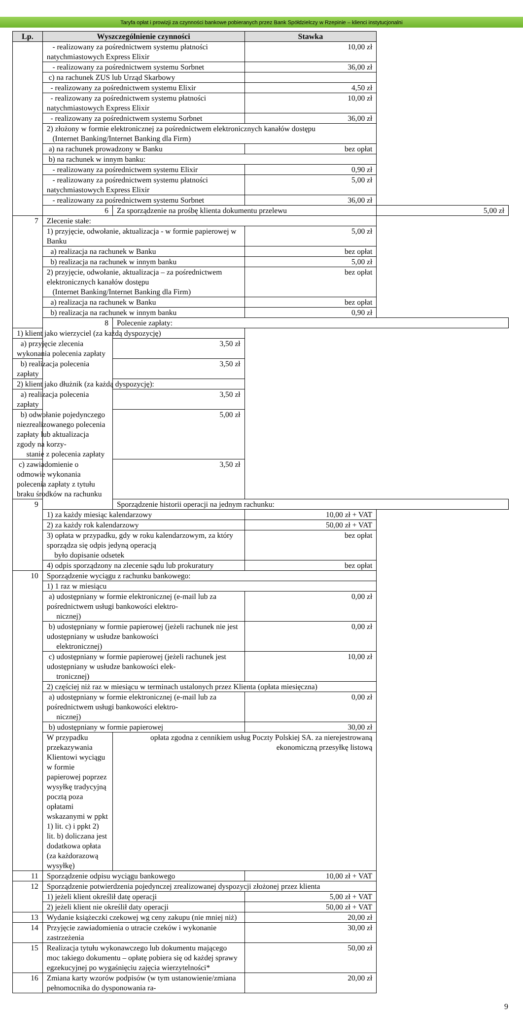Taryfa opłat i prowizji za czynności bankowe pobieranych przez Bank Spółdzielczy w Rzepinie – klienci instytucjonalni
| Lp. | Wyszczególnienie czynności | | Stawka | |
| --- | --- | --- | --- | --- |
| | - realizowany za pośrednictwem systemu płatności natychmiastowych Express Elixir | | 10,00 zł | |
| | - realizowany za pośrednictwem systemu Sorbnet | | 36,00 zł | |
| | c) na rachunek ZUS lub Urząd Skarbowy | | | |
| | - realizowany za pośrednictwem systemu Elixir | | 4,50 zł | |
| | - realizowany za pośrednictwem systemu płatności natychmiastowych Express Elixir | | 10,00 zł | |
| | - realizowany za pośrednictwem systemu Sorbnet | | 36,00 zł | |
| | 2) złożony w formie elektronicznej za pośrednictwem elektronicznych kanałów dostępu (Internet Banking/Internet Banking dla Firm) | | | |
| | a) na rachunek prowadzony w Banku | | bez opłat | |
| | b) na rachunek w innym banku: | | | |
| | - realizowany za pośrednictwem systemu Elixir | | 0,90 zł | |
| | - realizowany za pośrednictwem systemu płatności natychmiastowych Express Elixir | | 5,00 zł | |
| | - realizowany za pośrednictwem systemu Sorbnet | | 36,00 zł | |
| | 6 | Za sporządzenie na prośbę klienta dokumentu przelewu | | 5,00 zł |
| 7 | Zlecenie stałe: | | | |
| | 1) przyjęcie, odwołanie, aktualizacja - w formie papierowej w Banku | | 5,00 zł | |
| | a) realizacja na rachunek w Banku | | bez opłat | |
| | b) realizacja na rachunek w innym banku | | 5,00 zł | |
| | 2) przyjęcie, odwołanie, aktualizacja – za pośrednictwem elektronicznych kanałów dostępu (Internet Banking/Internet Banking dla Firm) | | bez opłat | |
| | a) realizacja na rachunek w Banku | | bez opłat | |
| | b) realizacja na rachunek w innym banku | | 0,90 zł | |
| | 8 | Polecenie zapłaty: | | |
| 1) klient jako wierzyciel (za każdą dyspozycję) | | | | |
| a) przyjęcie zlecenia wykonania polecenia zapłaty | | 3,50 zł | | |
| b) realizacja polecenia zapłaty | | 3,50 zł | | |
| 2) klient jako dłużnik (za każdą dyspozycję): | | | | |
| a) realizacja polecenia zapłaty | | 3,50 zł | | |
| b) odwołanie pojedynczego niezrealizowanego polecenia zapłaty lub aktualizacja zgody na korzy- stanie z polecenia zapłaty | | 5,00 zł | | |
| c) zawiadomienie o odmowie wykonania polecenia zapłaty z tytułu braku środków na rachunku | | 3,50 zł | | |
| 9 | | Sporządzenie historii operacji na jednym rachunku: | | |
| | 1) za każdy miesiąc kalendarzowy | | 10,00 zł + VAT | |
| | 2) za każdy rok kalendarzowy | | 50,00 zł + VAT | |
| | 3) opłata w przypadku, gdy w roku kalendarzowym, za który sporządza się odpis jedyną operacją było dopisanie odsetek | | bez opłat | |
| | 4) odpis sporządzony na zlecenie sądu lub prokuratury | | bez opłat | |
| 10 | Sporządzenie wyciągu z rachunku bankowego: | | | |
| | 1) 1 raz w miesiącu | | | |
| | a) udostępniany w formie elektronicznej (e-mail lub za pośrednictwem usługi bankowości elektro- nicznej) | | 0,00 zł | |
| | b) udostępniany w formie papierowej (jeżeli rachunek nie jest udostępniany w usłudze bankowości elektronicznej) | | 0,00 zł | |
| | c) udostępniany w formie papierowej (jeżeli rachunek jest udostępniany w usłudze bankowości elek- tronicznej) | | 10,00 zł | |
| | 2) częściej niż raz w miesiącu w terminach ustalonych przez Klienta (opłata miesięczna) | | | |
| | a) udostępniany w formie elektronicznej (e-mail lub za pośrednictwem usługi bankowości elektro- nicznej) | | 0,00 zł | |
| | b) udostępniany w formie papierowej | | 30,00 zł | |
| | W przypadku przekazywania Klientowi wyciągu w formie papierowej poprzez wysyłkę tradycyjną pocztą poza opłatami wskazanymi w ppkt 1) lit. c) i ppkt 2) lit. b) doliczana jest dodatkowa opłata (za każdorazową wysyłkę) | opłata zgodna z cennikiem usług Poczty Polskiej SA. za nierejestrowaną ekonomiczną przesyłkę listową | | |
| 11 | Sporządzenie odpisu wyciągu bankowego | | 10,00 zł + VAT | |
| 12 | Sporządzenie potwierdzenia pojedynczej zrealizowanej dyspozycji złożonej przez klienta | | | |
| | 1) jeżeli klient określił datę operacji | | 5,00 zł + VAT | |
| | 2) jeżeli klient nie określił daty operacji | | 50,00 zł + VAT | |
| 13 | Wydanie książeczki czekowej wg ceny zakupu (nie mniej niż) | | 20,00 zł | |
| 14 | Przyjęcie zawiadomienia o utracie czeków i wykonanie zastrzeżenia | | 30,00 zł | |
| 15 | Realizacja tytułu wykonawczego lub dokumentu mającego moc takiego dokumentu – opłatę pobiera się od każdej sprawy egzekucyjnej po wygaśnięciu zajęcia wierzytelności* | | 50,00 zł | |
| 16 | Zmiana karty wzorów podpisów (w tym ustanowienie/zmiana pełnomocnika do dysponowania ra- | | 20,00 zł | |
9